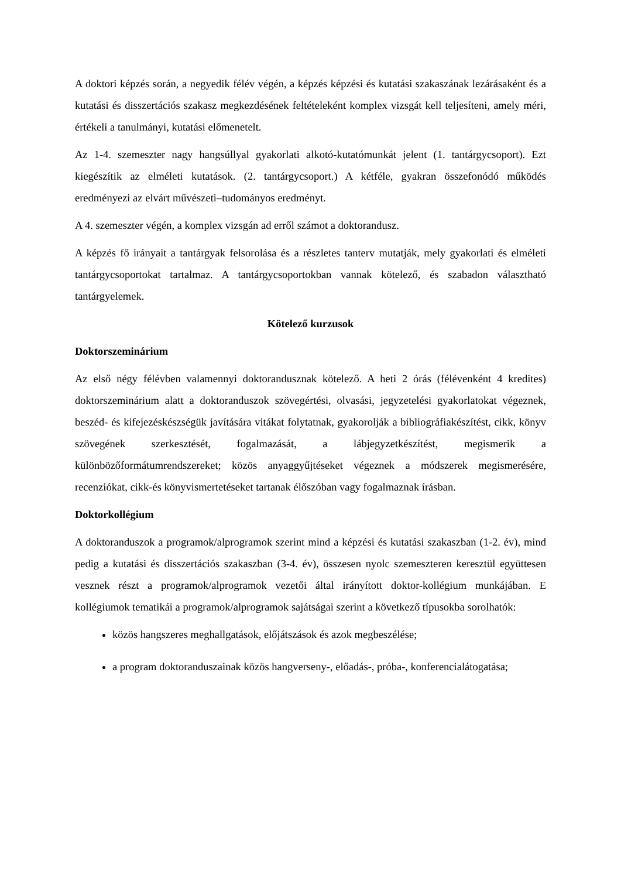A doktori képzés során, a negyedik félév végén, a képzés képzési és kutatási szakaszának lezárásaként és a kutatási és disszertációs szakasz megkezdésének feltételeként komplex vizsgát kell teljesíteni, amely méri, értékeli a tanulmányi, kutatási előmenetelt.
Az 1-4. szemeszter nagy hangsúllyal gyakorlati alkotó-kutatómunkát jelent (1. tantárgycsoport). Ezt kiegészítik az elméleti kutatások. (2. tantárgycsoport.) A kétféle, gyakran összefonódó működés eredményezi az elvárt művészeti–tudományos eredményt.
A 4. szemeszter végén, a komplex vizsgán ad erről számot a doktorandusz.
A képzés fő irányait a tantárgyak felsorolása és a részletes tanterv mutatják, mely gyakorlati és elméleti tantárgycsoportokat tartalmaz. A tantárgycsoportokban vannak kötelező, és szabadon választható tantárgyelemek.
Kötelező kurzusok
Doktorszeminárium
Az első négy félévben valamennyi doktorandusznak kötelező. A heti 2 órás (félévenként 4 kredites) doktorszeminárium alatt a doktoranduszok szövegértési, olvasási, jegyzetelési gyakorlatokat végeznek, beszéd- és kifejezéskészségük javítására vitákat folytatnak, gyakorolják a bibliográfiakészítést, cikk, könyv szövegének szerkesztését, fogalmazását, a lábjegyzetkészítést, megismerik a különbözőformátumrendszereket; közös anyaggyűjtéseket végeznek a módszerek megismerésére, recenziókat, cikk-és könyvismertetéseket tartanak élőszóban vagy fogalmaznak írásban.
Doktorkollégium
A doktoranduszok a programok/alprogramok szerint mind a képzési és kutatási szakaszban (1-2. év), mind pedig a kutatási és disszertációs szakaszban (3-4. év), összesen nyolc szemeszteren keresztül együttesen vesznek részt a programok/alprogramok vezetői által irányított doktor-kollégium munkájában. E kollégiumok tematikái a programok/alprogramok sajátságai szerint a következő típusokba sorolhatók:
közös hangszeres meghallgatások, előjátszások és azok megbeszélése;
a program doktoranduszainak közös hangverseny-, előadás-, próba-, konferencialátogatása;